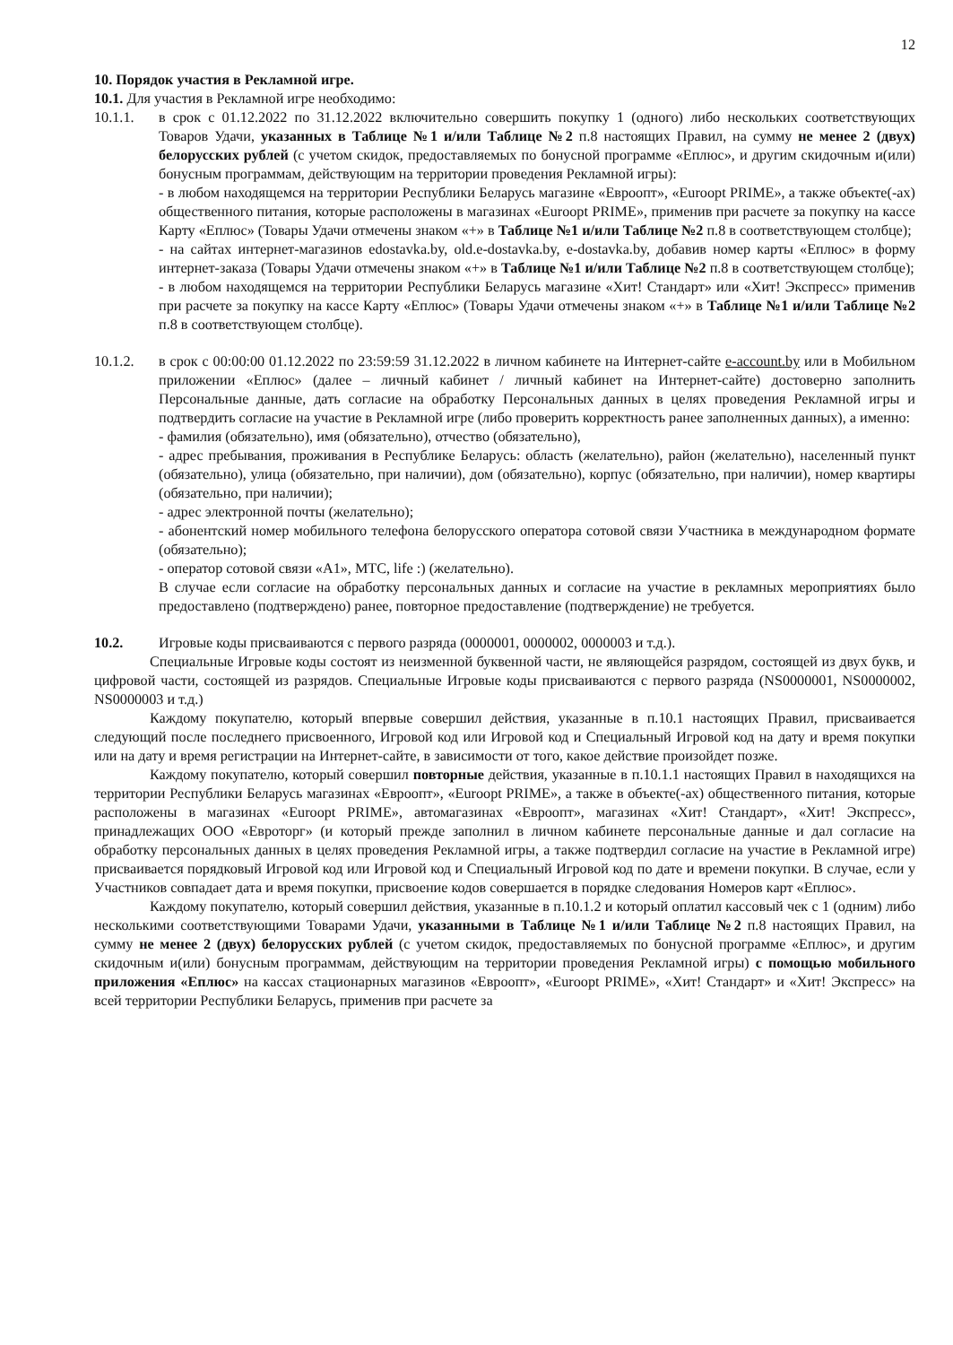12
10. Порядок участия в Рекламной игре.
10.1. Для участия в Рекламной игре необходимо:
10.1.1. в срок с 01.12.2022 по 31.12.2022 включительно совершить покупку 1 (одного) либо нескольких соответствующих Товаров Удачи, указанных в Таблице №1 и/или Таблице №2 п.8 настоящих Правил, на сумму не менее 2 (двух) белорусских рублей (с учетом скидок, предоставляемых по бонусной программе «Еплюс», и другим скидочным и(или) бонусным программам, действующим на территории проведения Рекламной игры):
- в любом находящемся на территории Республики Беларусь магазине «Евроопт», «Euroopt PRIME», а также объекте(-ах) общественного питания, которые расположены в магазинах «Euroopt PRIME», применив при расчете за покупку на кассе Карту «Еплюс» (Товары Удачи отмечены знаком «+» в Таблице №1 и/или Таблице №2 п.8 в соответствующем столбце);
- на сайтах интернет-магазинов edostavka.by, old.e-dostavka.by, e-dostavka.by, добавив номер карты «Еплюс» в форму интернет-заказа (Товары Удачи отмечены знаком «+» в Таблице №1 и/или Таблице №2 п.8 в соответствующем столбце);
- в любом находящемся на территории Республики Беларусь магазине «Хит! Стандарт» или «Хит! Экспресс» применив при расчете за покупку на кассе Карту «Еплюс» (Товары Удачи отмечены знаком «+» в Таблице №1 и/или Таблице №2 п.8 в соответствующем столбце).
10.1.2. в срок с 00:00:00 01.12.2022 по 23:59:59 31.12.2022 в личном кабинете на Интернет-сайте e-account.by или в Мобильном приложении «Еплюс» (далее – личный кабинет / личный кабинет на Интернет-сайте) достоверно заполнить Персональные данные, дать согласие на обработку Персональных данных в целях проведения Рекламной игры и подтвердить согласие на участие в Рекламной игре (либо проверить корректность ранее заполненных данных), а именно:
- фамилия (обязательно), имя (обязательно), отчество (обязательно),
- адрес пребывания, проживания в Республике Беларусь: область (желательно), район (желательно), населенный пункт (обязательно), улица (обязательно, при наличии), дом (обязательно), корпус (обязательно, при наличии), номер квартиры (обязательно, при наличии);
- адрес электронной почты (желательно);
- абонентский номер мобильного телефона белорусского оператора сотовой связи Участника в международном формате (обязательно);
- оператор сотовой связи «А1», МТС, life :) (желательно).
В случае если согласие на обработку персональных данных и согласие на участие в рекламных мероприятиях было предоставлено (подтверждено) ранее, повторное предоставление (подтверждение) не требуется.
10.2. Игровые коды присваиваются с первого разряда (0000001, 0000002, 0000003 и т.д.).
Специальные Игровые коды состоят из неизменной буквенной части, не являющейся разрядом, состоящей из двух букв, и цифровой части, состоящей из разрядов. Специальные Игровые коды присваиваются с первого разряда (NS0000001, NS0000002, NS0000003 и т.д.)
Каждому покупателю, который впервые совершил действия, указанные в п.10.1 настоящих Правил, присваивается следующий после последнего присвоенного, Игровой код или Игровой код и Специальный Игровой код на дату и время покупки или на дату и время регистрации на Интернет-сайте, в зависимости от того, какое действие произойдет позже.
Каждому покупателю, который совершил повторные действия, указанные в п.10.1.1 настоящих Правил в находящихся на территории Республики Беларусь магазинах «Евроопт», «Euroopt PRIME», а также в объекте(-ах) общественного питания, которые расположены в магазинах «Euroopt PRIME», автомагазинах «Евроопт», магазинах «Хит! Стандарт», «Хит! Экспресс», принадлежащих ООО «Евроторг» (и который прежде заполнил в личном кабинете персональные данные и дал согласие на обработку персональных данных в целях проведения Рекламной игры, а также подтвердил согласие на участие в Рекламной игре) присваивается порядковый Игровой код или Игровой код и Специальный Игровой код по дате и времени покупки. В случае, если у Участников совпадает дата и время покупки, присвоение кодов совершается в порядке следования Номеров карт «Еплюс».
Каждому покупателю, который совершил действия, указанные в п.10.1.2 и который оплатил кассовый чек с 1 (одним) либо несколькими соответствующими Товарами Удачи, указанными в Таблице №1 и/или Таблице №2 п.8 настоящих Правил, на сумму не менее 2 (двух) белорусских рублей (с учетом скидок, предоставляемых по бонусной программе «Еплюс», и другим скидочным и(или) бонусным программам, действующим на территории проведения Рекламной игры) с помощью мобильного приложения «Еплюс» на кассах стационарных магазинов «Евроопт», «Euroopt PRIME», «Хит! Стандарт» и «Хит! Экспресс» на всей территории Республики Беларусь, применив при расчете за